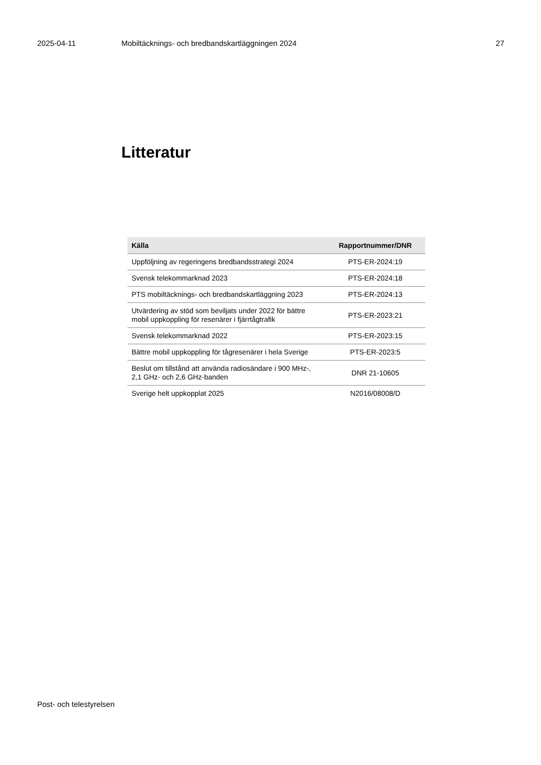2025-04-11 Mobiltäcknings- och bredbandskartläggningen 2024
27
Litteratur
| Källa | Rapportnummer/DNR |
| --- | --- |
| Uppföljning av regeringens bredbandsstrategi 2024 | PTS-ER-2024:19 |
| Svensk telekommarknad 2023 | PTS-ER-2024:18 |
| PTS mobiltäcknings- och bredbandskartläggning 2023 | PTS-ER-2024:13 |
| Utvärdering av stöd som beviljats under 2022 för bättre mobil uppkoppling för resenärer i fjärrtågtrafik | PTS-ER-2023:21 |
| Svensk telekommarknad 2022 | PTS-ER-2023:15 |
| Bättre mobil uppkoppling för tågresenärer i hela Sverige | PTS-ER-2023:5 |
| Beslut om tillstånd att använda radiosändare i 900 MHz-, 2,1 GHz- och 2,6 GHz-banden | DNR 21-10605 |
| Sverige helt uppkopplat 2025 | N2016/08008/D |
Post- och telestyrelsen